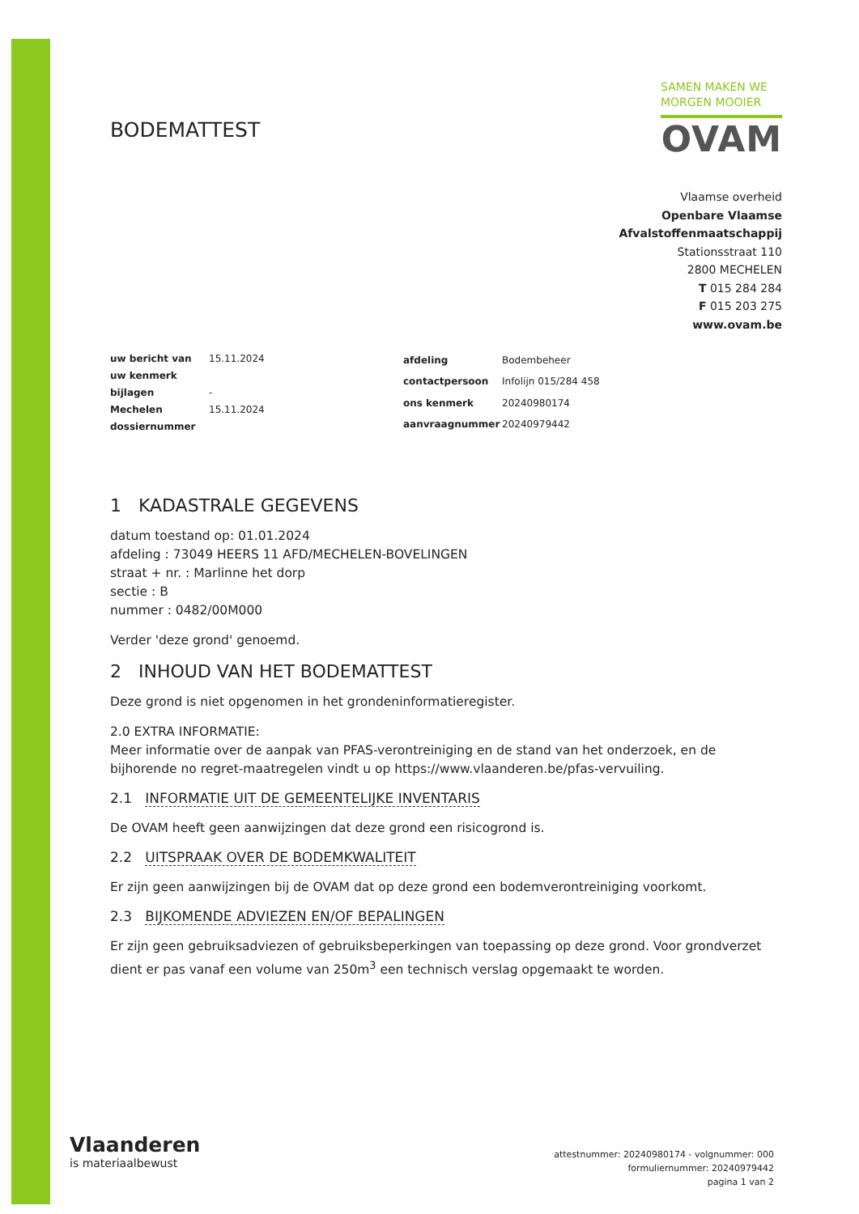BODEMATTEST
SAMEN MAKEN WE
MORGEN MOOIER
OVAM
Vlaamse overheid
Openbare Vlaamse
Afvalstoffenmaatschappij
Stationsstraat 110
2800 MECHELEN
T 015 284 284
F 015 203 275
www.ovam.be
| uw bericht van | 15.11.2024 |
| uw kenmerk | |
| bijlagen | - |
| Mechelen | 15.11.2024 |
| dossiernummer | |
| afdeling | Bodembeheer |
| contactpersoon | Infolijn 015/284 458 |
| ons kenmerk | 20240980174 |
| aanvraagnummer | 20240979442 |
1 KADASTRALE GEGEVENS
datum toestand op: 01.01.2024
afdeling : 73049 HEERS 11 AFD/MECHELEN-BOVELINGEN
straat + nr. : Marlinne het dorp
sectie : B
nummer : 0482/00M000
Verder 'deze grond' genoemd.
2 INHOUD VAN HET BODEMATTEST
Deze grond is niet opgenomen in het grondeninformatieregister.
2.0 EXTRA INFORMATIE:
Meer informatie over de aanpak van PFAS-verontreiniging en de stand van het onderzoek, en de bijhorende no regret-maatregelen vindt u op https://www.vlaanderen.be/pfas-vervuiling.
2.1 INFORMATIE UIT DE GEMEENTELIJKE INVENTARIS
De OVAM heeft geen aanwijzingen dat deze grond een risicogrond is.
2.2 UITSPRAAK OVER DE BODEMKWALITEIT
Er zijn geen aanwijzingen bij de OVAM dat op deze grond een bodemverontreiniging voorkomt.
2.3 BIJKOMENDE ADVIEZEN EN/OF BEPALINGEN
Er zijn geen gebruiksadviezen of gebruiksbeperkingen van toepassing op deze grond. Voor grondverzet dient er pas vanaf een volume van 250m<sup>3</sup> een technisch verslag opgemaakt te worden.
Vlaanderen
is materiaalbewust
attestnummer: 20240980174 - volgnummer: 000
formuliernummer: 20240979442
pagina 1 van 2